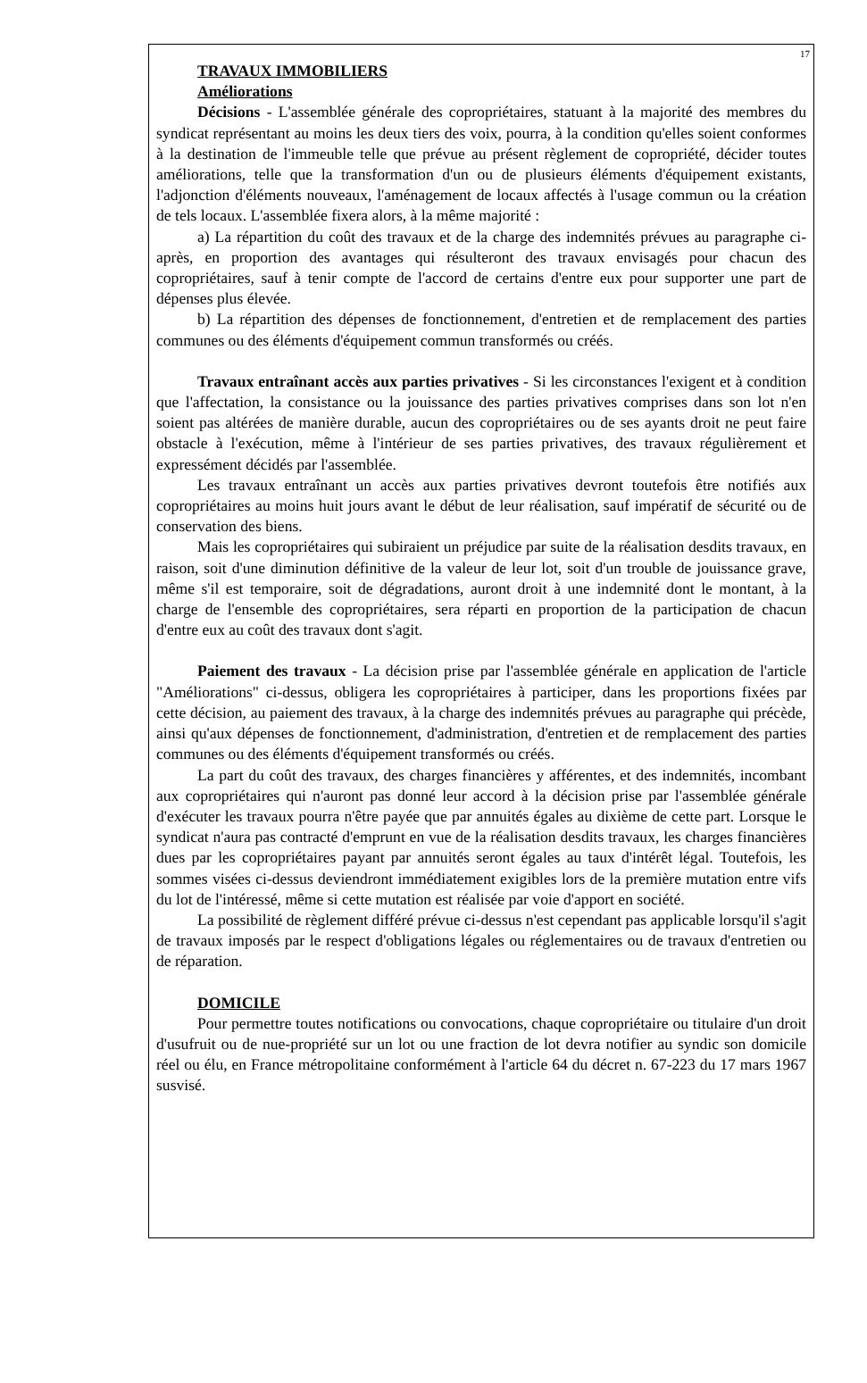17
TRAVAUX IMMOBILIERS
Améliorations
Décisions - L'assemblée générale des copropriétaires, statuant à la majorité des membres du syndicat représentant au moins les deux tiers des voix, pourra, à la condition qu'elles soient conformes à la destination de l'immeuble telle que prévue au présent règlement de copropriété, décider toutes améliorations, telle que la transformation d'un ou de plusieurs éléments d'équipement existants, l'adjonction d'éléments nouveaux, l'aménagement de locaux affectés à l'usage commun ou la création de tels locaux. L'assemblée fixera alors, à la même majorité :
a) La répartition du coût des travaux et de la charge des indemnités prévues au paragraphe ci-après, en proportion des avantages qui résulteront des travaux envisagés pour chacun des copropriétaires, sauf à tenir compte de l'accord de certains d'entre eux pour supporter une part de dépenses plus élevée.
b) La répartition des dépenses de fonctionnement, d'entretien et de remplacement des parties communes ou des éléments d'équipement commun transformés ou créés.
Travaux entraînant accès aux parties privatives - Si les circonstances l'exigent et à condition que l'affectation, la consistance ou la jouissance des parties privatives comprises dans son lot n'en soient pas altérées de manière durable, aucun des copropriétaires ou de ses ayants droit ne peut faire obstacle à l'exécution, même à l'intérieur de ses parties privatives, des travaux régulièrement et expressément décidés par l'assemblée.
Les travaux entraînant un accès aux parties privatives devront toutefois être notifiés aux copropriétaires au moins huit jours avant le début de leur réalisation, sauf impératif de sécurité ou de conservation des biens.
Mais les copropriétaires qui subiraient un préjudice par suite de la réalisation desdits travaux, en raison, soit d'une diminution définitive de la valeur de leur lot, soit d'un trouble de jouissance grave, même s'il est temporaire, soit de dégradations, auront droit à une indemnité dont le montant, à la charge de l'ensemble des copropriétaires, sera réparti en proportion de la participation de chacun d'entre eux au coût des travaux dont s'agit.
Paiement des travaux - La décision prise par l'assemblée générale en application de l'article "Améliorations" ci-dessus, obligera les copropriétaires à participer, dans les proportions fixées par cette décision, au paiement des travaux, à la charge des indemnités prévues au paragraphe qui précède, ainsi qu'aux dépenses de fonctionnement, d'administration, d'entretien et de remplacement des parties communes ou des éléments d'équipement transformés ou créés.
La part du coût des travaux, des charges financières y afférentes, et des indemnités, incombant aux copropriétaires qui n'auront pas donné leur accord à la décision prise par l'assemblée générale d'exécuter les travaux pourra n'être payée que par annuités égales au dixième de cette part. Lorsque le syndicat n'aura pas contracté d'emprunt en vue de la réalisation desdits travaux, les charges financières dues par les copropriétaires payant par annuités seront égales au taux d'intérêt légal. Toutefois, les sommes visées ci-dessus deviendront immédiatement exigibles lors de la première mutation entre vifs du lot de l'intéressé, même si cette mutation est réalisée par voie d'apport en société.
La possibilité de règlement différé prévue ci-dessus n'est cependant pas applicable lorsqu'il s'agit de travaux imposés par le respect d'obligations légales ou réglementaires ou de travaux d'entretien ou de réparation.
DOMICILE
Pour permettre toutes notifications ou convocations, chaque copropriétaire ou titulaire d'un droit d'usufruit ou de nue-propriété sur un lot ou une fraction de lot devra notifier au syndic son domicile réel ou élu, en France métropolitaine conformément à l'article 64 du décret n. 67-223 du 17 mars 1967 susvisé.